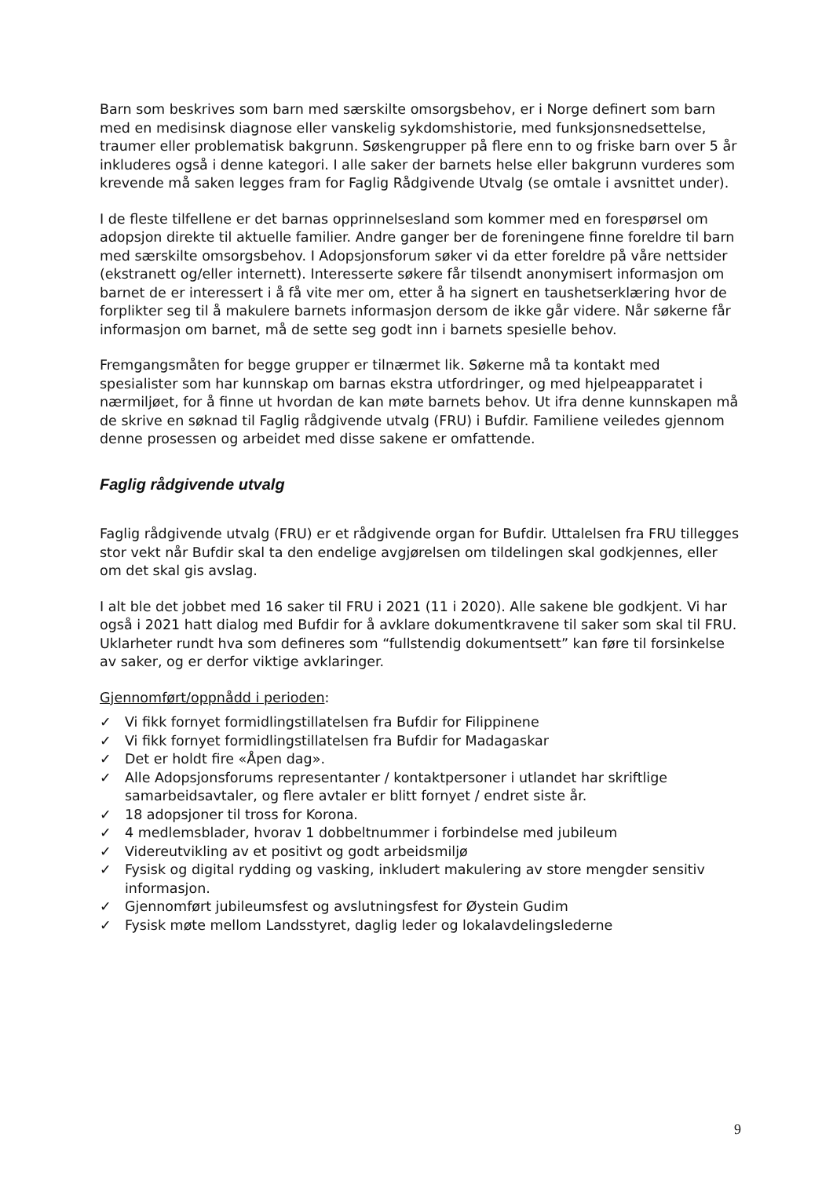Barn som beskrives som barn med særskilte omsorgsbehov, er i Norge definert som barn med en medisinsk diagnose eller vanskelig sykdomshistorie, med funksjonsnedsettelse, traumer eller problematisk bakgrunn. Søskengrupper på flere enn to og friske barn over 5 år inkluderes også i denne kategori. I alle saker der barnets helse eller bakgrunn vurderes som krevende må saken legges fram for Faglig Rådgivende Utvalg (se omtale i avsnittet under).
I de fleste tilfellene er det barnas opprinnelsesland som kommer med en forespørsel om adopsjon direkte til aktuelle familier. Andre ganger ber de foreningene finne foreldre til barn med særskilte omsorgsbehov. I Adopsjonsforum søker vi da etter foreldre på våre nettsider (ekstranett og/eller internett). Interesserte søkere får tilsendt anonymisert informasjon om barnet de er interessert i å få vite mer om, etter å ha signert en taushetserklæring hvor de forplikter seg til å makulere barnets informasjon dersom de ikke går videre. Når søkerne får informasjon om barnet, må de sette seg godt inn i barnets spesielle behov.
Fremgangsmåten for begge grupper er tilnærmet lik. Søkerne må ta kontakt med spesialister som har kunnskap om barnas ekstra utfordringer, og med hjelpeapparatet i nærmiljøet, for å finne ut hvordan de kan møte barnets behov. Ut ifra denne kunnskapen må de skrive en søknad til Faglig rådgivende utvalg (FRU) i Bufdir. Familiene veiledes gjennom denne prosessen og arbeidet med disse sakene er omfattende.
Faglig rådgivende utvalg
Faglig rådgivende utvalg (FRU) er et rådgivende organ for Bufdir. Uttalelsen fra FRU tillegges stor vekt når Bufdir skal ta den endelige avgjørelsen om tildelingen skal godkjennes, eller om det skal gis avslag.
I alt ble det jobbet med 16 saker til FRU i 2021 (11 i 2020). Alle sakene ble godkjent. Vi har også i 2021 hatt dialog med Bufdir for å avklare dokumentkravene til saker som skal til FRU. Uklarheter rundt hva som defineres som “fullstendig dokumentsett” kan føre til forsinkelse av saker, og er derfor viktige avklaringer.
Gjennomført/oppnådd i perioden:
✓ Vi fikk fornyet formidlingstillatelsen fra Bufdir for Filippinene
✓ Vi fikk fornyet formidlingstillatelsen fra Bufdir for Madagaskar
✓ Det er holdt fire «Åpen dag».
✓ Alle Adopsjonsforums representanter / kontaktpersoner i utlandet har skriftlige samarbeidsavtaler, og flere avtaler er blitt fornyet / endret siste år.
✓ 18 adopsjoner til tross for Korona.
✓ 4 medlemsblader, hvorav 1 dobbeltnummer i forbindelse med jubileum
✓ Videreutvikling av et positivt og godt arbeidsmiljø
✓ Fysisk og digital rydding og vasking, inkludert makulering av store mengder sensitiv informasjon.
✓ Gjennomført jubileumsfest og avslutningsfest for Øystein Gudim
✓ Fysisk møte mellom Landsstyret, daglig leder og lokalavdelingslederne
9